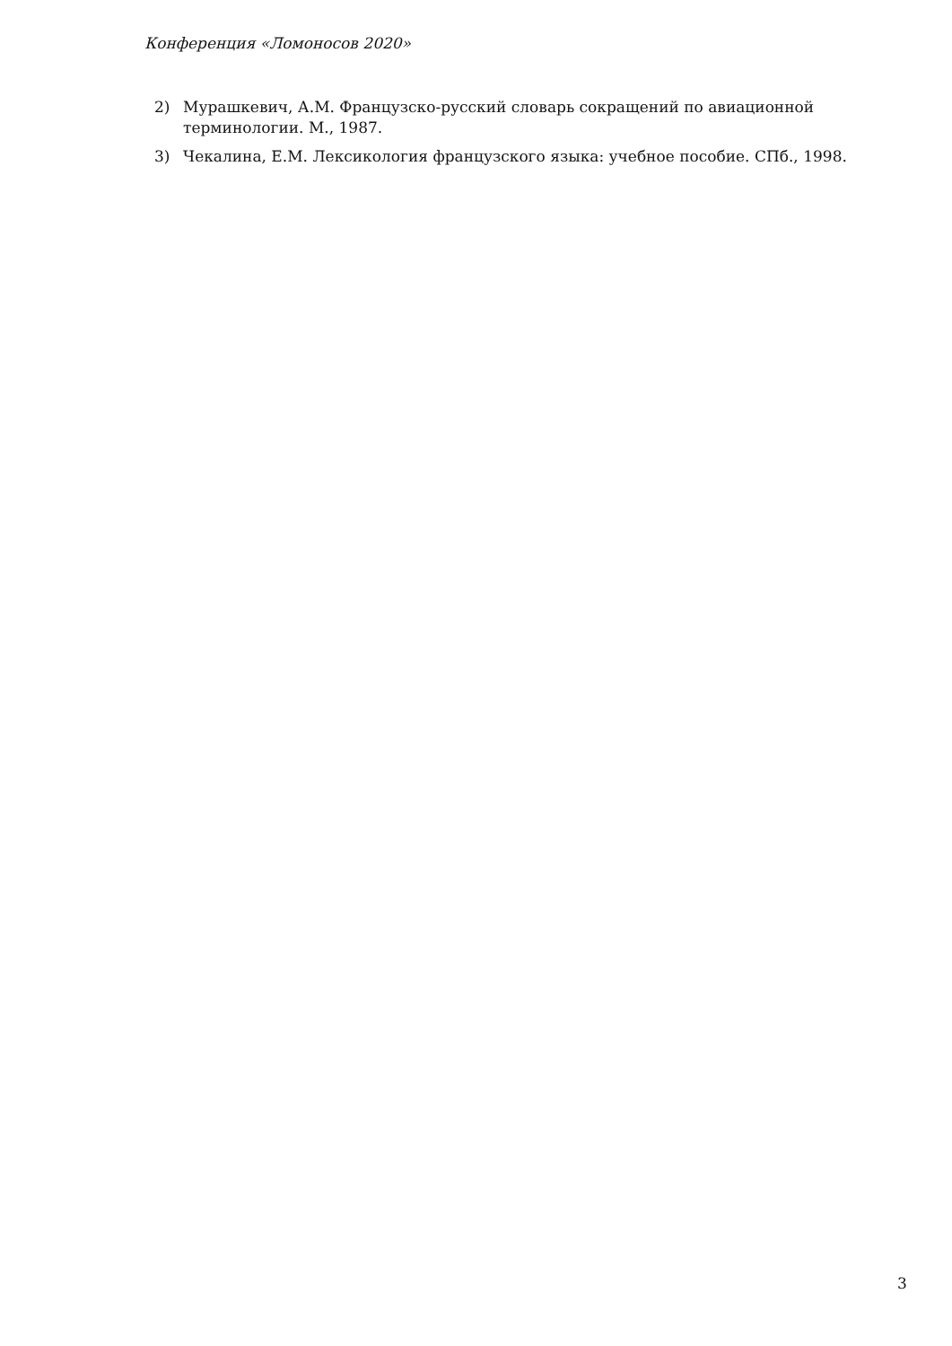Конференция «Ломоносов 2020»
2) Мурашкевич, А.М. Французско-русский словарь сокращений по авиационной терминологии. М., 1987.
3) Чекалина, Е.М. Лексикология французского языка: учебное пособие. СПб., 1998.
3